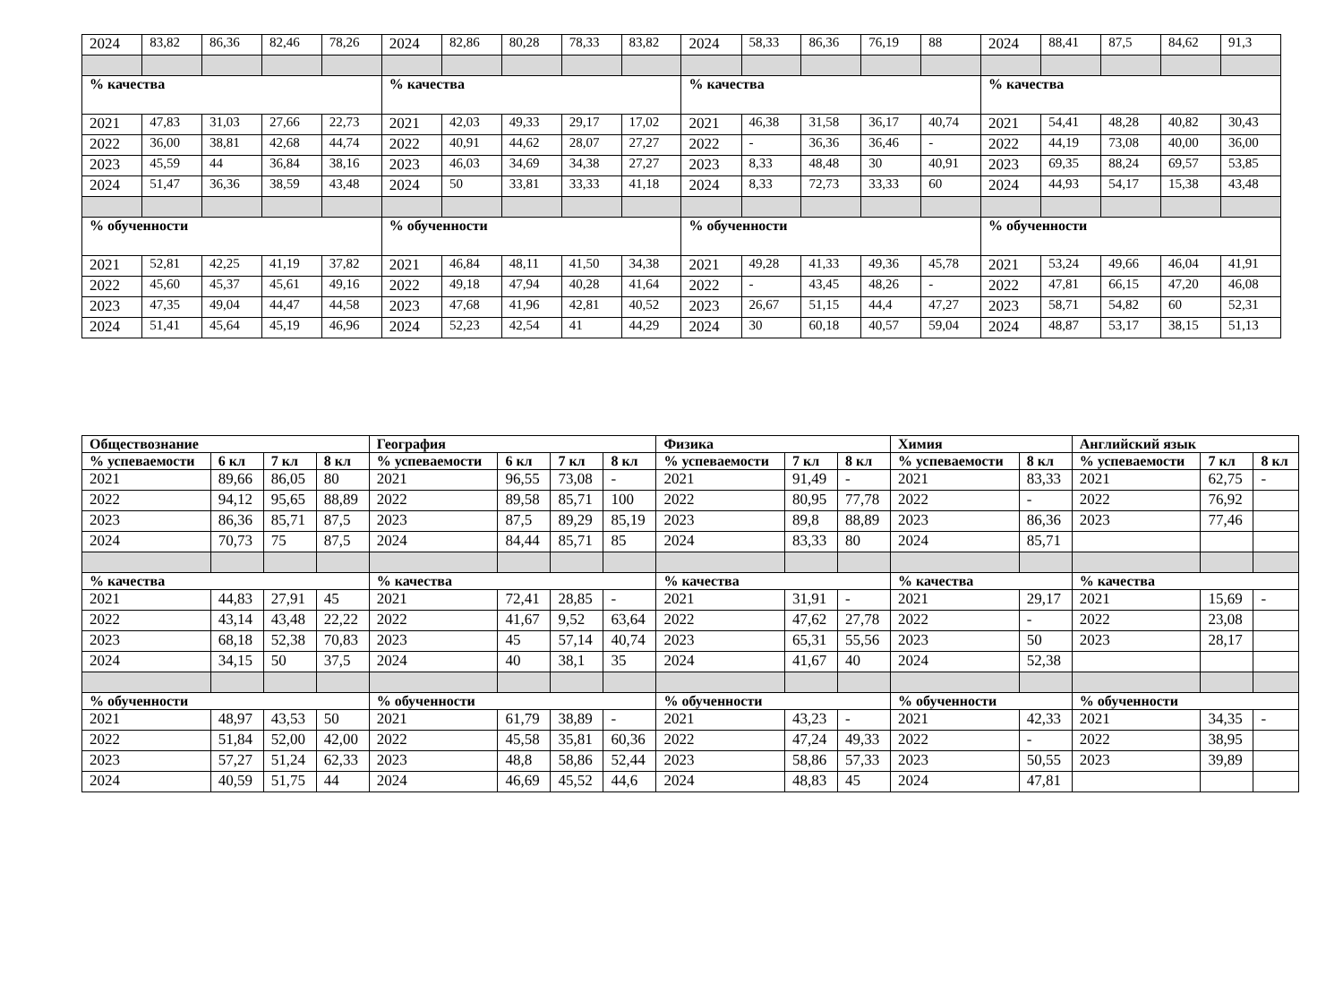| 2024 | 83,82 | 86,36 | 82,46 | 78,26 | 2024 | 82,86 | 80,28 | 78,33 | 83,82 | 2024 | 58,33 | 86,36 | 76,19 | 88 | 2024 | 88,41 | 87,5 | 84,62 | 91,3 |
| % качества | | | | | % качества | | | | | % качества | | | | | % качества | | | | |
| 2021 | 47,83 | 31,03 | 27,66 | 22,73 | 2021 | 42,03 | 49,33 | 29,17 | 17,02 | 2021 | 46,38 | 31,58 | 36,17 | 40,74 | 2021 | 54,41 | 48,28 | 40,82 | 30,43 |
| 2022 | 36,00 | 38,81 | 42,68 | 44,74 | 2022 | 40,91 | 44,62 | 28,07 | 27,27 | 2022 | - | 36,36 | 36,46 | - | 2022 | 44,19 | 73,08 | 40,00 | 36,00 |
| 2023 | 45,59 | 44 | 36,84 | 38,16 | 2023 | 46,03 | 34,69 | 34,38 | 27,27 | 2023 | 8,33 | 48,48 | 30 | 40,91 | 2023 | 69,35 | 88,24 | 69,57 | 53,85 |
| 2024 | 51,47 | 36,36 | 38,59 | 43,48 | 2024 | 50 | 33,81 | 33,33 | 41,18 | 2024 | 8,33 | 72,73 | 33,33 | 60 | 2024 | 44,93 | 54,17 | 15,38 | 43,48 |
| % обученности | | | | | % обученности | | | | | % обученности | | | | | % обученности | | | | |
| 2021 | 52,81 | 42,25 | 41,19 | 37,82 | 2021 | 46,84 | 48,11 | 41,50 | 34,38 | 2021 | 49,28 | 41,33 | 49,36 | 45,78 | 2021 | 53,24 | 49,66 | 46,04 | 41,91 |
| 2022 | 45,60 | 45,37 | 45,61 | 49,16 | 2022 | 49,18 | 47,94 | 40,28 | 41,64 | 2022 | - | 43,45 | 48,26 | - | 2022 | 47,81 | 66,15 | 47,20 | 46,08 |
| 2023 | 47,35 | 49,04 | 44,47 | 44,58 | 2023 | 47,68 | 41,96 | 42,81 | 40,52 | 2023 | 26,67 | 51,15 | 44,4 | 47,27 | 2023 | 58,71 | 54,82 | 60 | 52,31 |
| 2024 | 51,41 | 45,64 | 45,19 | 46,96 | 2024 | 52,23 | 42,54 | 41 | 44,29 | 2024 | 30 | 60,18 | 40,57 | 59,04 | 2024 | 48,87 | 53,17 | 38,15 | 51,13 |
| Обществознание | | | | География | | | | Физика | | | Химия | | Английский язык | | |
| --- | --- | --- | --- | --- | --- | --- | --- | --- | --- | --- | --- | --- | --- | --- | --- |
| % успеваемости | 6 кл | 7 кл | 8 кл | % успеваемости | 6 кл | 7 кл | 8 кл | % успеваемости | 7 кл | 8 кл | % успеваемости | 8 кл | % успеваемости | 7 кл | 8 кл |
| 2021 | 89,66 | 86,05 | 80 | 2021 | 96,55 | 73,08 | - | 2021 | 91,49 | - | 2021 | 83,33 | 2021 | 62,75 | - |
| 2022 | 94,12 | 95,65 | 88,89 | 2022 | 89,58 | 85,71 | 100 | 2022 | 80,95 | 77,78 | 2022 | - | 2022 | 76,92 | |
| 2023 | 86,36 | 85,71 | 87,5 | 2023 | 87,5 | 89,29 | 85,19 | 2023 | 89,8 | 88,89 | 2023 | 86,36 | 2023 | 77,46 | |
| 2024 | 70,73 | 75 | 87,5 | 2024 | 84,44 | 85,71 | 85 | 2024 | 83,33 | 80 | 2024 | 85,71 | | | |
| % качества | | | | % качества | | | | % качества | | | % качества | | % качества | | |
| 2021 | 44,83 | 27,91 | 45 | 2021 | 72,41 | 28,85 | - | 2021 | 31,91 | - | 2021 | 29,17 | 2021 | 15,69 | - |
| 2022 | 43,14 | 43,48 | 22,22 | 2022 | 41,67 | 9,52 | 63,64 | 2022 | 47,62 | 27,78 | 2022 | - | 2022 | 23,08 | |
| 2023 | 68,18 | 52,38 | 70,83 | 2023 | 45 | 57,14 | 40,74 | 2023 | 65,31 | 55,56 | 2023 | 50 | 2023 | 28,17 | |
| 2024 | 34,15 | 50 | 37,5 | 2024 | 40 | 38,1 | 35 | 2024 | 41,67 | 40 | 2024 | 52,38 | | | |
| % обученности | | | | % обученности | | | | % обученности | | | % обученности | | % обученности | | |
| 2021 | 48,97 | 43,53 | 50 | 2021 | 61,79 | 38,89 | - | 2021 | 43,23 | - | 2021 | 42,33 | 2021 | 34,35 | - |
| 2022 | 51,84 | 52,00 | 42,00 | 2022 | 45,58 | 35,81 | 60,36 | 2022 | 47,24 | 49,33 | 2022 | - | 2022 | 38,95 | |
| 2023 | 57,27 | 51,24 | 62,33 | 2023 | 48,8 | 58,86 | 52,44 | 2023 | 58,86 | 57,33 | 2023 | 50,55 | 2023 | 39,89 | |
| 2024 | 40,59 | 51,75 | 44 | 2024 | 46,69 | 45,52 | 44,6 | 2024 | 48,83 | 45 | 2024 | 47,81 | | | |